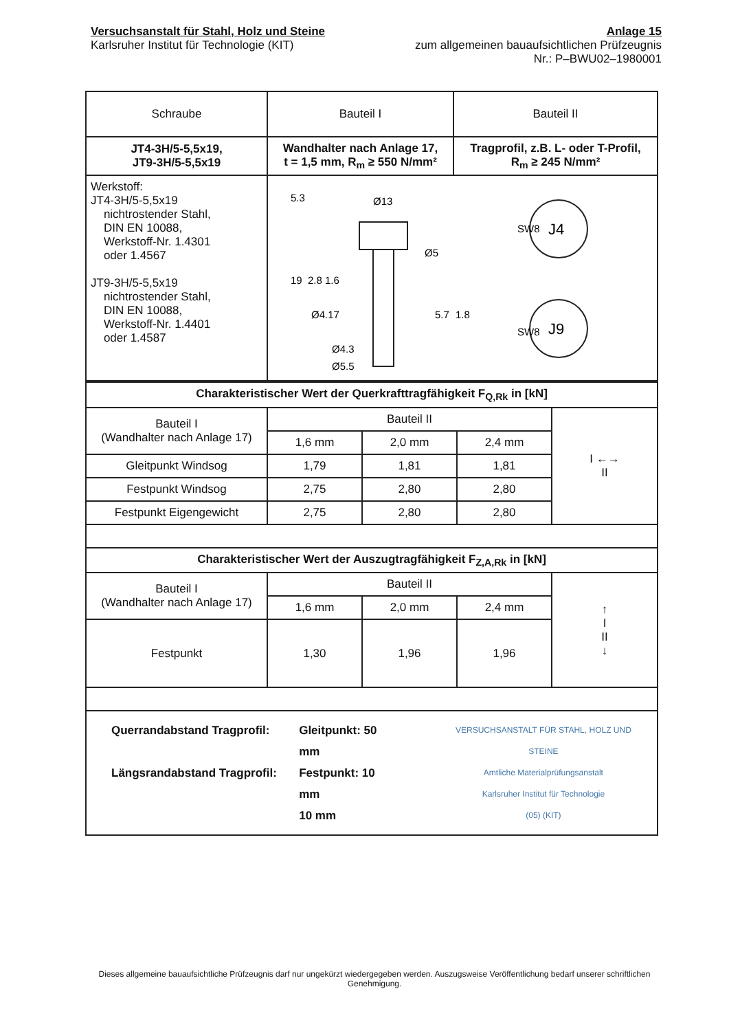Versuchsanstalt für Stahl, Holz und Steine
Karlsruher Institut für Technologie (KIT)
Anlage 15
zum allgemeinen bauaufsichtlichen Prüfzeugnis
Nr.: P–BWU02–1980001
| Schraube | Bauteil I | Bauteil II |
| JT4-3H/5-5,5x19, JT9-3H/5-5,5x19 | Wandhalter nach Anlage 17, t = 1,5 mm, R<sub>m</sub> ≥ 550 N/mm² | Tragprofil, z.B. L- oder T-Profil, R<sub>m</sub> ≥ 245 N/mm² |
| Werkstoff: JT4-3H/5-5,5x19 nichtrostender Stahl, DIN EN 10088, Werkstoff-Nr. 1.4301 oder 1.4567 JT9-3H/5-5,5x19 nichtrostender Stahl, DIN EN 10088, Werkstoff-Nr. 1.4401 oder 1.4587 | Ø13 Ø5 Ø4.17 Ø4.3 Ø5.5 5.3 19 2.8 1.6 5.7 1.8 J4 SW8 J9 SW8 | |
| Charakteristischer Wert der Querkrafttragfähigkeit F<sub>Q,Rk</sub> in [kN] | | | | |
| Bauteil I (Wandhalter nach Anlage 17) | Bauteil II | | | I ←→ II |
| | 1,6 mm | 2,0 mm | 2,4 mm | |
| Gleitpunkt Windsog | 1,79 | 1,81 | 1,81 | |
| Festpunkt Windsog | 2,75 | 2,80 | 2,80 | |
| Festpunkt Eigengewicht | 2,75 | 2,80 | 2,80 | |
| Charakteristischer Wert der Auszugtragfähigkeit F<sub>Z,A,Rk</sub> in [kN] | | | | |
| Bauteil I (Wandhalter nach Anlage 17) | Bauteil II | | | ↑ I II ↓ |
| | 1,6 mm | 2,0 mm | 2,4 mm | |
| Festpunkt | 1,30 | 1,96 | 1,96 | |
| Querrandabstand Tragprofil: Längsrandabstand Tragprofil: Gleitpunkt: 50 mm Festpunkt: 10 mm 10 mm VERSUCHSANSTALT FÜR STAHL, HOLZ UND STEINE Amtliche Materialprüfungsanstalt Karlsruher Institut für Technologie (05) (KIT) | | | | |
Dieses allgemeine bauaufsichtliche Prüfzeugnis darf nur ungekürzt wiedergegeben werden. Auszugsweise Veröffentlichung bedarf unserer schriftlichen Genehmigung.